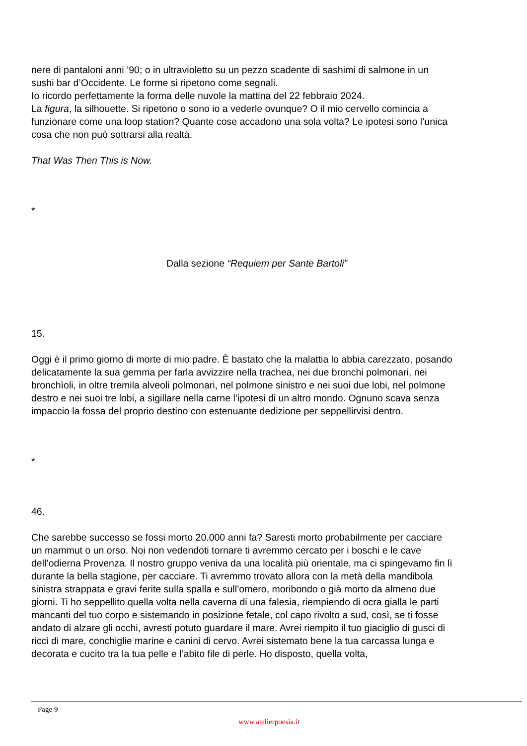nere di pantaloni anni ’90; o in ultravioletto su un pezzo scadente di sashimi di salmone in un sushi bar d’Occidente. Le forme si ripetono come segnali.
Io ricordo perfettamente la forma delle nuvole la mattina del 22 febbraio 2024.
La figura, la silhouette. Si ripetono o sono io a vederle ovunque? O il mio cervello comincia a funzionare come una loop station? Quante cose accadono una sola volta? Le ipotesi sono l’unica cosa che non può sottrarsi alla realtà.
That Was Then This is Now.
*
Dalla sezione “Requiem per Sante Bartoli”
15.
Oggi è il primo giorno di morte di mio padre. È bastato che la malattia lo abbia carezzato, posando delicatamente la sua gemma per farla avvizzire nella trachea, nei due bronchi polmonari, nei bronchìoli, in oltre tremila alveoli polmonari, nel polmone sinistro e nei suoi due lobi, nel polmone destro e nei suoi tre lobi, a sigillare nella carne l’ipotesi di un altro mondo. Ognuno scava senza impaccio la fossa del proprio destino con estenuante dedizione per seppellirvisi dentro.
*
46.
Che sarebbe successo se fossi morto 20.000 anni fa? Saresti morto probabilmente per cacciare un mammut o un orso. Noi non vedendoti tornare ti avremmo cercato per i boschi e le cave dell’odierna Provenza. Il nostro gruppo veniva da una località più orientale, ma ci spingevamo fin lì durante la bella stagione, per cacciare. Ti avremmo trovato allora con la metà della mandibola sinistra strappata e gravi ferite sulla spalla e sull’omero, moribondo o già morto da almeno due giorni. Ti ho seppellito quella volta nella caverna di una falesia, riempiendo di ocra gialla le parti mancanti del tuo corpo e sistemando in posizione fetale, col capo rivolto a sud, così, se ti fosse andato di alzare gli occhi, avresti potuto guardare il mare. Avrei riempito il tuo giaciglio di gusci di ricci di mare, conchiglie marine e canini di cervo. Avrei sistemato bene la tua carcassa lunga e decorata e cucito tra la tua pelle e l’abito file di perle. Ho disposto, quella volta,
Page 9
www.atelierpoesia.it